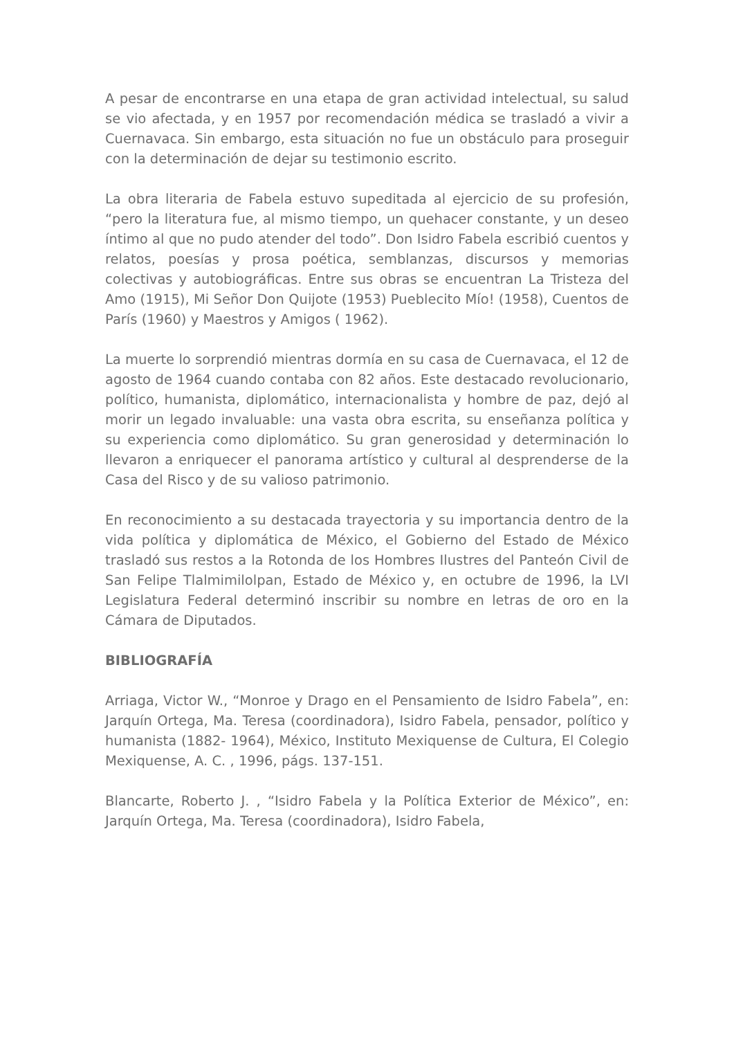A pesar de encontrarse en una etapa de gran actividad intelectual, su salud se vio afectada, y en 1957 por recomendación médica se trasladó a vivir a Cuernavaca. Sin embargo, esta situación no fue un obstáculo para proseguir con la determinación de dejar su testimonio escrito.
La obra literaria de Fabela estuvo supeditada al ejercicio de su profesión, “pero la literatura fue, al mismo tiempo, un quehacer constante, y un deseo íntimo al que no pudo atender del todo”. Don Isidro Fabela escribió cuentos y relatos, poesías y prosa poética, semblanzas, discursos y memorias colectivas y autobiográficas. Entre sus obras se encuentran La Tristeza del Amo (1915), Mi Señor Don Quijote (1953) Pueblecito Mío! (1958), Cuentos de París (1960) y Maestros y Amigos ( 1962).
La muerte lo sorprendió mientras dormía en su casa de Cuernavaca, el 12 de agosto de 1964 cuando contaba con 82 años. Este destacado revolucionario, político, humanista, diplomático, internacionalista y hombre de paz, dejó al morir un legado invaluable: una vasta obra escrita, su enseñanza política y su experiencia como diplomático. Su gran generosidad y determinación lo llevaron a enriquecer el panorama artístico y cultural al desprenderse de la Casa del Risco y de su valioso patrimonio.
En reconocimiento a su destacada trayectoria y su importancia dentro de la vida política y diplomática de México, el Gobierno del Estado de México trasladó sus restos a la Rotonda de los Hombres Ilustres del Panteón Civil de San Felipe Tlalmimilolpan, Estado de México y, en octubre de 1996, la LVI Legislatura Federal determinó inscribir su nombre en letras de oro en la Cámara de Diputados.
BIBLIOGRAFÍA
Arriaga, Victor W., “Monroe y Drago en el Pensamiento de Isidro Fabela”, en: Jarquín Ortega, Ma. Teresa (coordinadora), Isidro Fabela, pensador, político y humanista (1882- 1964), México, Instituto Mexiquense de Cultura, El Colegio Mexiquense, A. C. , 1996, págs. 137-151.
Blancarte, Roberto J. , “Isidro Fabela y la Política Exterior de México”, en: Jarquín Ortega, Ma. Teresa (coordinadora), Isidro Fabela,